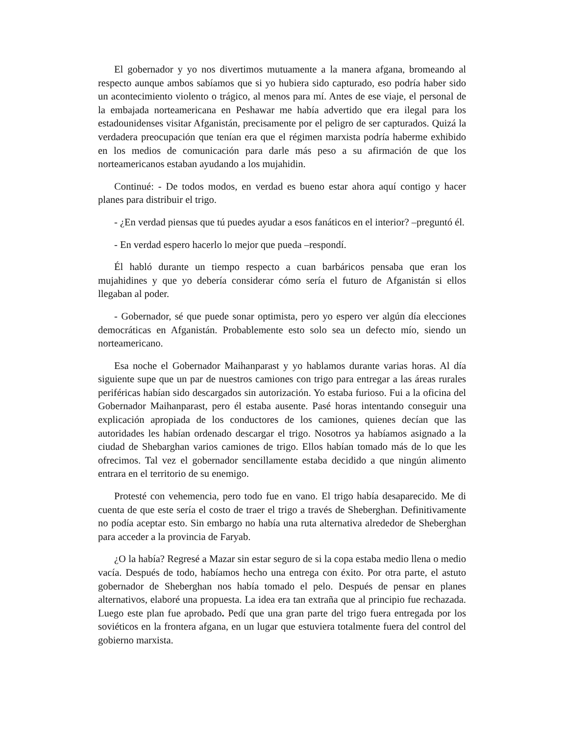El gobernador y yo nos divertimos mutuamente a la manera afgana, bromeando al respecto aunque ambos sabíamos que si yo hubiera sido capturado, eso podría haber sido un acontecimiento violento o trágico, al menos para mí. Antes de ese viaje, el personal de la embajada norteamericana en Peshawar me había advertido que era ilegal para los estadounidenses visitar Afganistán, precisamente por el peligro de ser capturados. Quizá la verdadera preocupación que tenían era que el régimen marxista podría haberme exhibido en los medios de comunicación para darle más peso a su afirmación de que los norteamericanos estaban ayudando a los mujahidin.
Continué: - De todos modos, en verdad es bueno estar ahora aquí contigo y hacer planes para distribuir el trigo.
- ¿En verdad piensas que tú puedes ayudar a esos fanáticos en el interior? –preguntó él.
- En verdad espero hacerlo lo mejor que pueda –respondí.
Él habló durante un tiempo respecto a cuan barbáricos pensaba que eran los mujahidines y que yo debería considerar cómo sería el futuro de Afganistán si ellos llegaban al poder.
- Gobernador, sé que puede sonar optimista, pero yo espero ver algún día elecciones democráticas en Afganistán. Probablemente esto solo sea un defecto mío, siendo un norteamericano.
Esa noche el Gobernador Maihanparast y yo hablamos durante varias horas. Al día siguiente supe que un par de nuestros camiones con trigo para entregar a las áreas rurales periféricas habían sido descargados sin autorización. Yo estaba furioso. Fui a la oficina del Gobernador Maihanparast, pero él estaba ausente. Pasé horas intentando conseguir una explicación apropiada de los conductores de los camiones, quienes decían que las autoridades les habían ordenado descargar el trigo. Nosotros ya habíamos asignado a la ciudad de Shebarghan varios camiones de trigo. Ellos habían tomado más de lo que les ofrecimos. Tal vez el gobernador sencillamente estaba decidido a que ningún alimento entrara en el territorio de su enemigo.
Protesté con vehemencia, pero todo fue en vano. El trigo había desaparecido. Me di cuenta de que este sería el costo de traer el trigo a través de Sheberghan. Definitivamente no podía aceptar esto. Sin embargo no había una ruta alternativa alrededor de Sheberghan para acceder a la provincia de Faryab.
¿O la había? Regresé a Mazar sin estar seguro de si la copa estaba medio llena o medio vacía. Después de todo, habíamos hecho una entrega con éxito. Por otra parte, el astuto gobernador de Sheberghan nos había tomado el pelo. Después de pensar en planes alternativos, elaboré una propuesta. La idea era tan extraña que al principio fue rechazada. Luego este plan fue aprobado. Pedí que una gran parte del trigo fuera entregada por los soviéticos en la frontera afgana, en un lugar que estuviera totalmente fuera del control del gobierno marxista.